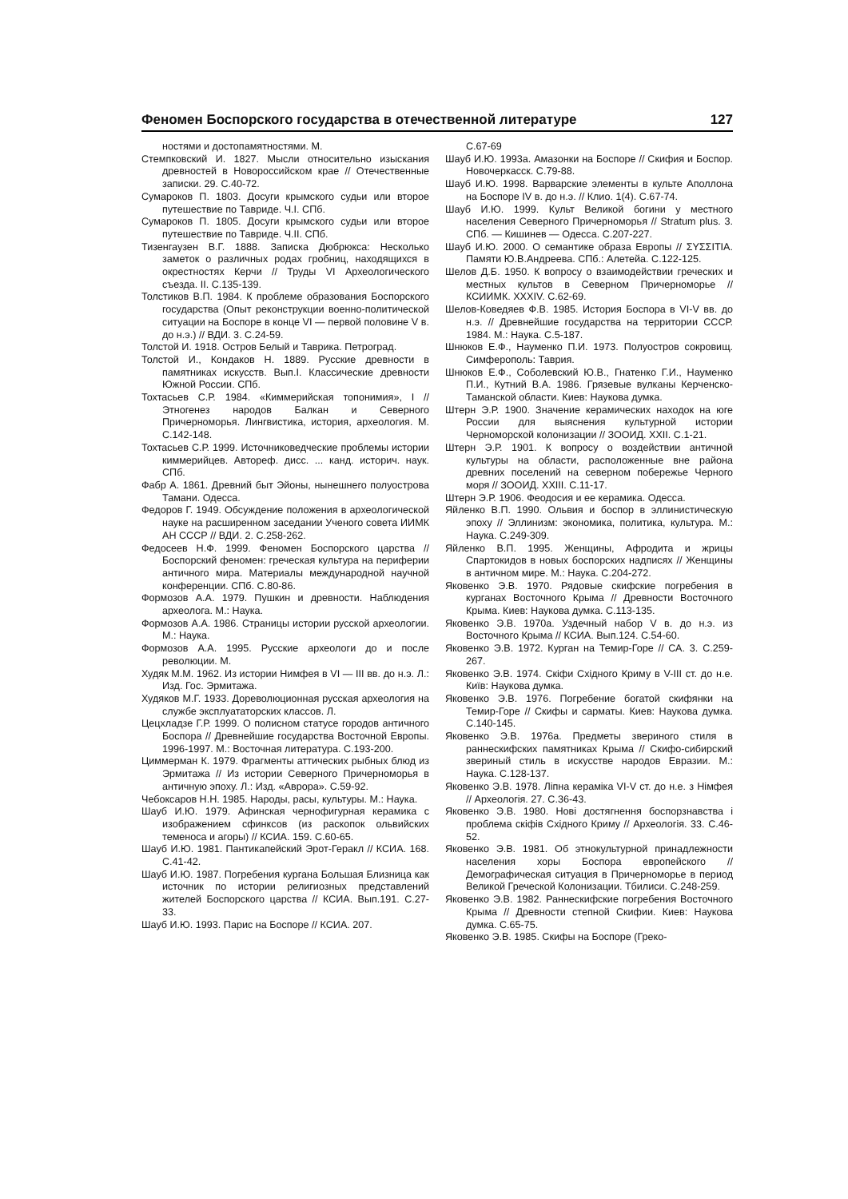Феномен Боспорского государства в отечественной литературе 127
ностями и достопамятностями. М.
Стемпковский И. 1827. Мысли относительно изыскания древностей в Новороссийском крае // Отечественные записки. 29. С.40-72.
Сумароков П. 1803. Досуги крымского судьи или второе путешествие по Тавриде. Ч.I. СПб.
Сумароков П. 1805. Досуги крымского судьи или второе путешествие по Тавриде. Ч.II. СПб.
Тизенгаузен В.Г. 1888. Записка Дюбрюкса: Несколько заметок о различных родах гробниц, находящихся в окрестностях Керчи // Труды VI Археологического съезда. II. С.135-139.
Толстиков В.П. 1984. К проблеме образования Боспорского государства (Опыт реконструкции военно-политической ситуации на Боспоре в конце VI — первой половине V в. до н.э.) // ВДИ. 3. С.24-59.
Толстой И. 1918. Остров Белый и Таврика. Петроград.
Толстой И., Кондаков Н. 1889. Русские древности в памятниках искусств. Вып.I. Классические древности Южной России. СПб.
Тохтасьев С.Р. 1984. «Киммерийская топонимия», I // Этногенез народов Балкан и Северного Причерноморья. Лингвистика, история, археология. М. С.142-148.
Тохтасьев С.Р. 1999. Источниковедческие проблемы истории киммерийцев. Автореф. дисс. ... канд. историч. наук. СПб.
Фабр А. 1861. Древний быт Эйоны, нынешнего полуострова Тамани. Одесса.
Федоров Г. 1949. Обсуждение положения в археологической науке на расширенном заседании Ученого совета ИИМК АН СССР // ВДИ. 2. С.258-262.
Федосеев Н.Ф. 1999. Феномен Боспорского царства // Боспорский феномен: греческая культура на периферии античного мира. Материалы международной научной конференции. СПб. С.80-86.
Формозов А.А. 1979. Пушкин и древности. Наблюдения археолога. М.: Наука.
Формозов А.А. 1986. Страницы истории русской археологии. М.: Наука.
Формозов А.А. 1995. Русские археологи до и после революции. М.
Худяк М.М. 1962. Из истории Нимфея в VI — III вв. до н.э. Л.: Изд. Гос. Эрмитажа.
Худяков М.Г. 1933. Дореволюционная русская археология на службе эксплуататорских классов. Л.
Цецхладзе Г.Р. 1999. О полисном статусе городов античного Боспора // Древнейшие государства Восточной Европы. 1996-1997. М.: Восточная литература. С.193-200.
Циммерман К. 1979. Фрагменты аттических рыбных блюд из Эрмитажа // Из истории Северного Причерноморья в античную эпоху. Л.: Изд. «Аврора». С.59-92.
Чебоксаров Н.Н. 1985. Народы, расы, культуры. М.: Наука.
Шауб И.Ю. 1979. Афинская чернофигурная керамика с изображением сфинксов (из раскопок ольвийских теменоса и агоры) // КСИА. 159. С.60-65.
Шауб И.Ю. 1981. Пантикапейский Эрот-Геракл // КСИА. 168. С.41-42.
Шауб И.Ю. 1987. Погребения кургана Большая Близница как источник по истории религиозных представлений жителей Боспорского царства // КСИА. Вып.191. С.27-33.
Шауб И.Ю. 1993. Парис на Боспоре // КСИА. 207.
С.67-69
Шауб И.Ю. 1993а. Амазонки на Боспоре // Скифия и Боспор. Новочеркасск. С.79-88.
Шауб И.Ю. 1998. Варварские элементы в культе Аполлона на Боспоре IV в. до н.э. // Клио. 1(4). С.67-74.
Шауб И.Ю. 1999. Культ Великой богини у местного населения Северного Причерноморья // Stratum plus. 3. СПб. — Кишинев — Одесса. С.207-227.
Шауб И.Ю. 2000. О семантике образа Европы // ΣΥΣΣΙΤΙΑ. Памяти Ю.В.Андреева. СПб.: Алетейа. С.122-125.
Шелов Д.Б. 1950. К вопросу о взаимодействии греческих и местных культов в Северном Причерноморье // КСИИМК. XXXIV. С.62-69.
Шелов-Коведяев Ф.В. 1985. История Боспора в VI-V вв. до н.э. // Древнейшие государства на территории СССР. 1984. М.: Наука. С.5-187.
Шнюков Е.Ф., Науменко П.И. 1973. Полуостров сокровищ. Симферополь: Таврия.
Шнюков Е.Ф., Соболевский Ю.В., Гнатенко Г.И., Науменко П.И., Кутний В.А. 1986. Грязевые вулканы Керченско-Таманской области. Киев: Наукова думка.
Штерн Э.Р. 1900. Значение керамических находок на юге России для выяснения культурной истории Черноморской колонизации // ЗООИД. XXII. С.1-21.
Штерн Э.Р. 1901. К вопросу о воздействии античной культуры на области, расположенные вне района древних поселений на северном побережье Черного моря // ЗООИД. XXIII. С.11-17.
Штерн Э.Р. 1906. Феодосия и ее керамика. Одесса.
Яйленко В.П. 1990. Ольвия и боспор в эллинистическую эпоху // Эллинизм: экономика, политика, культура. М.: Наука. С.249-309.
Яйленко В.П. 1995. Женщины, Афродита и жрицы Спартокидов в новых боспорских надписях // Женщины в античном мире. М.: Наука. С.204-272.
Яковенко Э.В. 1970. Рядовые скифские погребения в курганах Восточного Крыма // Древности Восточного Крыма. Киев: Наукова думка. С.113-135.
Яковенко Э.В. 1970а. Уздечный набор V в. до н.э. из Восточного Крыма // КСИА. Вып.124. С.54-60.
Яковенко Э.В. 1972. Курган на Темир-Горе // СА. 3. С.259-267.
Яковенко Э.В. 1974. Скіфи Східного Криму в V-III ст. до н.е. Київ: Наукова думка.
Яковенко Э.В. 1976. Погребение богатой скифянки на Темир-Горе // Скифы и сарматы. Киев: Наукова думка. С.140-145.
Яковенко Э.В. 1976а. Предметы звериного стиля в раннескифских памятниках Крыма // Скифо-сибирский звериный стиль в искусстве народов Евразии. М.: Наука. С.128-137.
Яковенко Э.В. 1978. Ліпна кераміка VI-V ст. до н.е. з Німфея // Археологія. 27. С.36-43.
Яковенко Э.В. 1980. Нові достягнення боспорзнавства і проблема скіфів Східного Криму // Археологія. 33. С.46-52.
Яковенко Э.В. 1981. Об этнокультурной принадлежности населения хоры Боспора европейского // Демографическая ситуация в Причерноморье в период Великой Греческой Колонизации. Тбилиси. С.248-259.
Яковенко Э.В. 1982. Раннескифские погребения Восточного Крыма // Древности степной Скифии. Киев: Наукова думка. С.65-75.
Яковенко Э.В. 1985. Скифы на Боспоре (Греко-